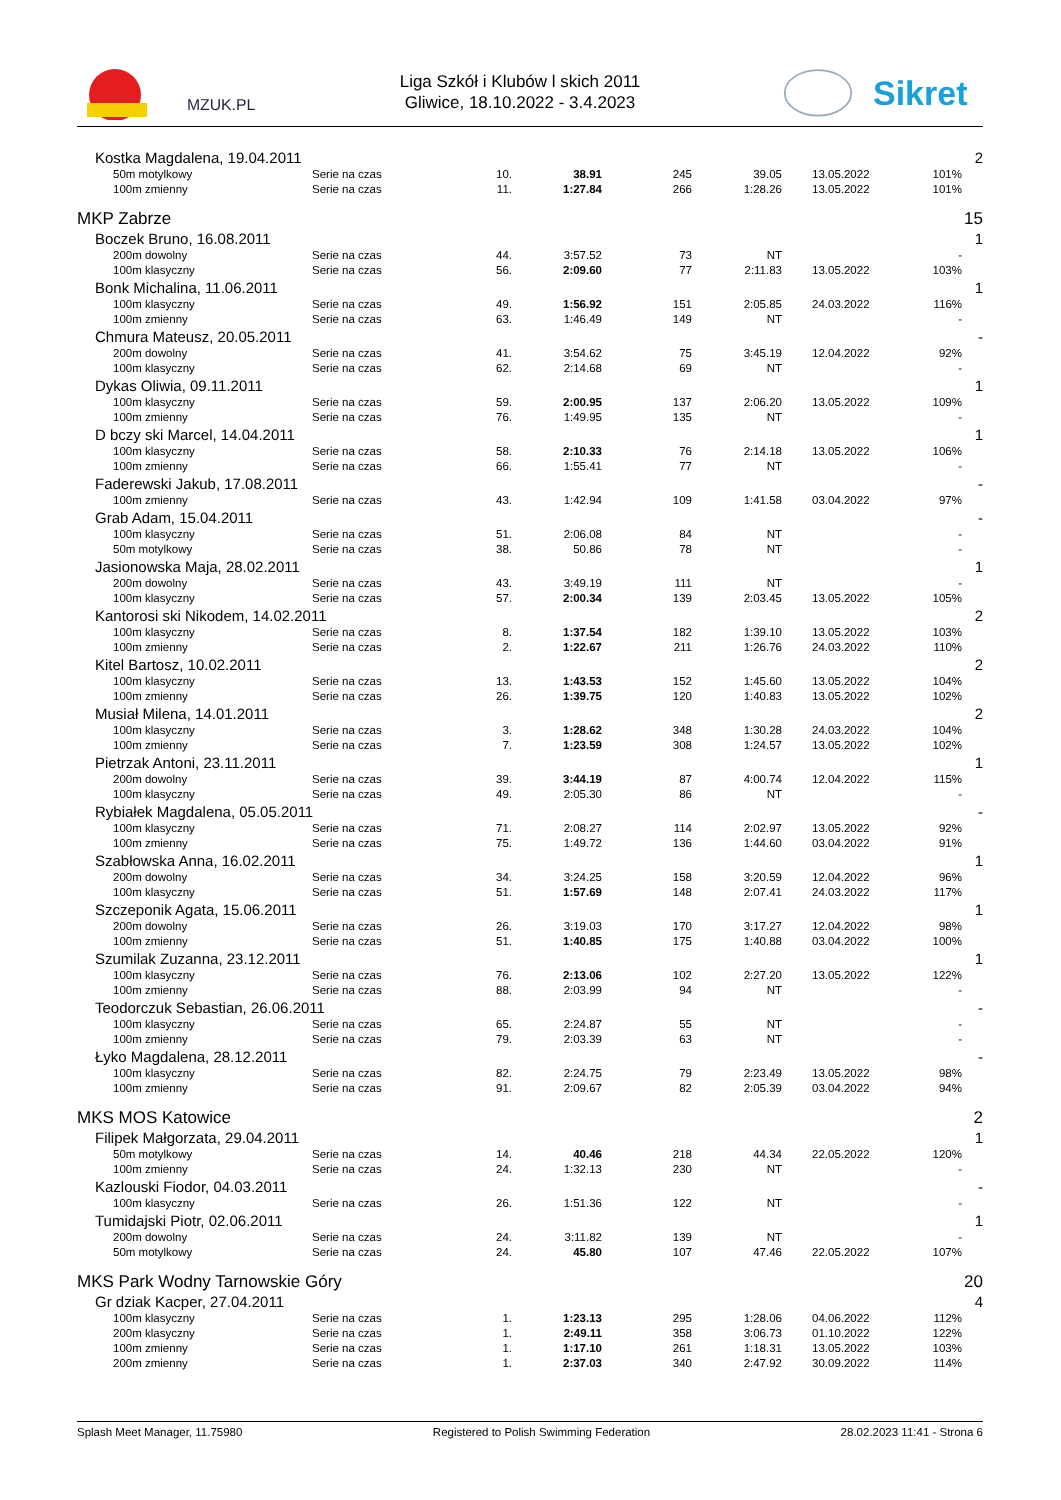MZUK.PL
Liga Szkół i Klubów l skich 2011
Gliwice, 18.10.2022 - 3.4.2023
Sikret
| Kostka Magdalena, 19.04.2011 | | | | | | | | 2 |
| 50m motylkowy | Serie na czas | 10. | 38.91 | 245 | 39.05 | 13.05.2022 | 101% | |
| 100m zmienny | Serie na czas | 11. | 1:27.84 | 266 | 1:28.26 | 13.05.2022 | 101% | |
| MKP Zabrze | | | | | | | | 15 |
| Boczek Bruno, 16.08.2011 | | | | | | | | 1 |
| 200m dowolny | Serie na czas | 44. | 3:57.52 | 73 | NT | | - | |
| 100m klasyczny | Serie na czas | 56. | 2:09.60 | 77 | 2:11.83 | 13.05.2022 | 103% | |
| Bonk Michalina, 11.06.2011 | | | | | | | | 1 |
| 100m klasyczny | Serie na czas | 49. | 1:56.92 | 151 | 2:05.85 | 24.03.2022 | 116% | |
| 100m zmienny | Serie na czas | 63. | 1:46.49 | 149 | NT | | - | |
| Chmura Mateusz, 20.05.2011 | | | | | | | | - |
| 200m dowolny | Serie na czas | 41. | 3:54.62 | 75 | 3:45.19 | 12.04.2022 | 92% | |
| 100m klasyczny | Serie na czas | 62. | 2:14.68 | 69 | NT | | - | |
| Dykas Oliwia, 09.11.2011 | | | | | | | | 1 |
| 100m klasyczny | Serie na czas | 59. | 2:00.95 | 137 | 2:06.20 | 13.05.2022 | 109% | |
| 100m zmienny | Serie na czas | 76. | 1:49.95 | 135 | NT | | - | |
| D bczy ski Marcel, 14.04.2011 | | | | | | | | 1 |
| 100m klasyczny | Serie na czas | 58. | 2:10.33 | 76 | 2:14.18 | 13.05.2022 | 106% | |
| 100m zmienny | Serie na czas | 66. | 1:55.41 | 77 | NT | | - | |
| Faderewski Jakub, 17.08.2011 | | | | | | | | - |
| 100m zmienny | Serie na czas | 43. | 1:42.94 | 109 | 1:41.58 | 03.04.2022 | 97% | |
| Grab Adam, 15.04.2011 | | | | | | | | - |
| 100m klasyczny | Serie na czas | 51. | 2:06.08 | 84 | NT | | - | |
| 50m motylkowy | Serie na czas | 38. | 50.86 | 78 | NT | | - | |
| Jasionowska Maja, 28.02.2011 | | | | | | | | 1 |
| 200m dowolny | Serie na czas | 43. | 3:49.19 | 111 | NT | | - | |
| 100m klasyczny | Serie na czas | 57. | 2:00.34 | 139 | 2:03.45 | 13.05.2022 | 105% | |
| Kantorosi ski Nikodem, 14.02.2011 | | | | | | | | 2 |
| 100m klasyczny | Serie na czas | 8. | 1:37.54 | 182 | 1:39.10 | 13.05.2022 | 103% | |
| 100m zmienny | Serie na czas | 2. | 1:22.67 | 211 | 1:26.76 | 24.03.2022 | 110% | |
| Kitel Bartosz, 10.02.2011 | | | | | | | | 2 |
| 100m klasyczny | Serie na czas | 13. | 1:43.53 | 152 | 1:45.60 | 13.05.2022 | 104% | |
| 100m zmienny | Serie na czas | 26. | 1:39.75 | 120 | 1:40.83 | 13.05.2022 | 102% | |
| Musiał Milena, 14.01.2011 | | | | | | | | 2 |
| 100m klasyczny | Serie na czas | 3. | 1:28.62 | 348 | 1:30.28 | 24.03.2022 | 104% | |
| 100m zmienny | Serie na czas | 7. | 1:23.59 | 308 | 1:24.57 | 13.05.2022 | 102% | |
| Pietrzak Antoni, 23.11.2011 | | | | | | | | 1 |
| 200m dowolny | Serie na czas | 39. | 3:44.19 | 87 | 4:00.74 | 12.04.2022 | 115% | |
| 100m klasyczny | Serie na czas | 49. | 2:05.30 | 86 | NT | | - | |
| Rybiałek Magdalena, 05.05.2011 | | | | | | | | - |
| 100m klasyczny | Serie na czas | 71. | 2:08.27 | 114 | 2:02.97 | 13.05.2022 | 92% | |
| 100m zmienny | Serie na czas | 75. | 1:49.72 | 136 | 1:44.60 | 03.04.2022 | 91% | |
| Szabłowska Anna, 16.02.2011 | | | | | | | | 1 |
| 200m dowolny | Serie na czas | 34. | 3:24.25 | 158 | 3:20.59 | 12.04.2022 | 96% | |
| 100m klasyczny | Serie na czas | 51. | 1:57.69 | 148 | 2:07.41 | 24.03.2022 | 117% | |
| Szczeponik Agata, 15.06.2011 | | | | | | | | 1 |
| 200m dowolny | Serie na czas | 26. | 3:19.03 | 170 | 3:17.27 | 12.04.2022 | 98% | |
| 100m zmienny | Serie na czas | 51. | 1:40.85 | 175 | 1:40.88 | 03.04.2022 | 100% | |
| Szumilak Zuzanna, 23.12.2011 | | | | | | | | 1 |
| 100m klasyczny | Serie na czas | 76. | 2:13.06 | 102 | 2:27.20 | 13.05.2022 | 122% | |
| 100m zmienny | Serie na czas | 88. | 2:03.99 | 94 | NT | | - | |
| Teodorczuk Sebastian, 26.06.2011 | | | | | | | | - |
| 100m klasyczny | Serie na czas | 65. | 2:24.87 | 55 | NT | | - | |
| 100m zmienny | Serie na czas | 79. | 2:03.39 | 63 | NT | | - | |
| Łyko Magdalena, 28.12.2011 | | | | | | | | - |
| 100m klasyczny | Serie na czas | 82. | 2:24.75 | 79 | 2:23.49 | 13.05.2022 | 98% | |
| 100m zmienny | Serie na czas | 91. | 2:09.67 | 82 | 2:05.39 | 03.04.2022 | 94% | |
| MKS MOS Katowice | | | | | | | | 2 |
| Filipek Małgorzata, 29.04.2011 | | | | | | | | 1 |
| 50m motylkowy | Serie na czas | 14. | 40.46 | 218 | 44.34 | 22.05.2022 | 120% | |
| 100m zmienny | Serie na czas | 24. | 1:32.13 | 230 | NT | | - | |
| Kazlouski Fiodor, 04.03.2011 | | | | | | | | - |
| 100m klasyczny | Serie na czas | 26. | 1:51.36 | 122 | NT | | - | |
| Tumidajski Piotr, 02.06.2011 | | | | | | | | 1 |
| 200m dowolny | Serie na czas | 24. | 3:11.82 | 139 | NT | | - | |
| 50m motylkowy | Serie na czas | 24. | 45.80 | 107 | 47.46 | 22.05.2022 | 107% | |
| MKS Park Wodny Tarnowskie Góry | | | | | | | | 20 |
| Gr dziak Kacper, 27.04.2011 | | | | | | | | 4 |
| 100m klasyczny | Serie na czas | 1. | 1:23.13 | 295 | 1:28.06 | 04.06.2022 | 112% | |
| 200m klasyczny | Serie na czas | 1. | 2:49.11 | 358 | 3:06.73 | 01.10.2022 | 122% | |
| 100m zmienny | Serie na czas | 1. | 1:17.10 | 261 | 1:18.31 | 13.05.2022 | 103% | |
| 200m zmienny | Serie na czas | 1. | 2:37.03 | 340 | 2:47.92 | 30.09.2022 | 114% | |
Splash Meet Manager, 11.75980 Registered to Polish Swimming Federation 28.02.2023 11:41 - Strona 6